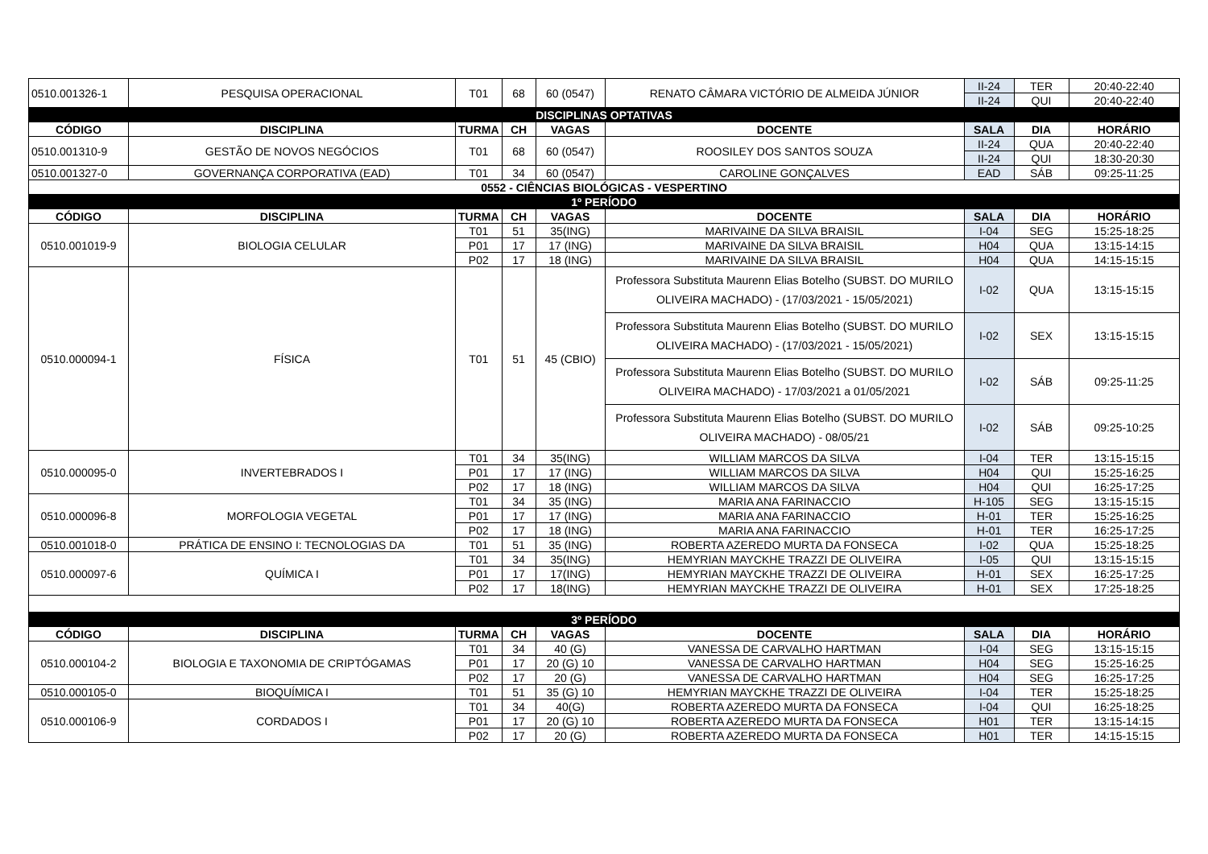| 0510.001326-1 | PESQUISA OPERACIONAL | T01 | 68 | 60 (0547) | RENATO CÂMARA VICTÓRIO DE ALMEIDA JÚNIOR | II-24 | TER | 20:40-22:40 |
| | | | | | | II-24 | QUI | 20:40-22:40 |
| DISCIPLINAS OPTATIVAS | | | | | | | | |
| CÓDIGO | DISCIPLINA | TURMA | CH | VAGAS | DOCENTE | SALA | DIA | HORÁRIO |
| 0510.001310-9 | GESTÃO DE NOVOS NEGÓCIOS | T01 | 68 | 60 (0547) | ROOSILEY DOS SANTOS SOUZA | II-24 | QUA | 20:40-22:40 |
| | | | | | | II-24 | QUI | 18:30-20:30 |
| 0510.001327-0 | GOVERNANÇA CORPORATIVA (EAD) | T01 | 34 | 60 (0547) | CAROLINE GONÇALVES | EAD | SÁB | 09:25-11:25 |
| 0552 - CIÊNCIAS BIOLÓGICAS - VESPERTINO | | | | | | | | |
| 1º PERÍODO | | | | | | | | |
| CÓDIGO | DISCIPLINA | TURMA | CH | VAGAS | DOCENTE | SALA | DIA | HORÁRIO |
| 0510.001019-9 | BIOLOGIA CELULAR | T01 | 51 | 35(ING) | MARIVAINE DA SILVA BRAISIL | I-04 | SEG | 15:25-18:25 |
| | | P01 | 17 | 17 (ING) | MARIVAINE DA SILVA BRAISIL | H04 | QUA | 13:15-14:15 |
| | | P02 | 17 | 18 (ING) | MARIVAINE DA SILVA BRAISIL | H04 | QUA | 14:15-15:15 |
| 0510.000094-1 | FÍSICA | T01 | 51 | 45 (CBIO) | Professora Substituta Maurenn Elias Botelho (SUBST. DO MURILO OLIVEIRA MACHADO) - (17/03/2021 - 15/05/2021) | I-02 | QUA | 13:15-15:15 |
| | | | | | Professora Substituta Maurenn Elias Botelho (SUBST. DO MURILO OLIVEIRA MACHADO) - (17/03/2021 - 15/05/2021) | I-02 | SEX | 13:15-15:15 |
| | | | | | Professora Substituta Maurenn Elias Botelho (SUBST. DO MURILO OLIVEIRA MACHADO) - 17/03/2021 a 01/05/2021 | I-02 | SÁB | 09:25-11:25 |
| | | | | | Professora Substituta Maurenn Elias Botelho (SUBST. DO MURILO OLIVEIRA MACHADO) - 08/05/21 | I-02 | SÁB | 09:25-10:25 |
| 0510.000095-0 | INVERTEBRADOS I | T01 | 34 | 35(ING) | WILLIAM MARCOS DA SILVA | I-04 | TER | 13:15-15:15 |
| | | P01 | 17 | 17 (ING) | WILLIAM MARCOS DA SILVA | H04 | QUI | 15:25-16:25 |
| | | P02 | 17 | 18 (ING) | WILLIAM MARCOS DA SILVA | H04 | QUI | 16:25-17:25 |
| 0510.000096-8 | MORFOLOGIA VEGETAL | T01 | 34 | 35 (ING) | MARIA ANA FARINACCIO | H-105 | SEG | 13:15-15:15 |
| | | P01 | 17 | 17 (ING) | MARIA ANA FARINACCIO | H-01 | TER | 15:25-16:25 |
| | | P02 | 17 | 18 (ING) | MARIA ANA FARINACCIO | H-01 | TER | 16:25-17:25 |
| 0510.001018-0 | PRÁTICA DE ENSINO I: TECNOLOGIAS DA | T01 | 51 | 35 (ING) | ROBERTA AZEREDO MURTA DA FONSECA | I-02 | QUA | 15:25-18:25 |
| 0510.000097-6 | QUÍMICA I | T01 | 34 | 35(ING) | HEMYRIAN MAYCKHE TRAZZI DE OLIVEIRA | I-05 | QUI | 13:15-15:15 |
| | | P01 | 17 | 17(ING) | HEMYRIAN MAYCKHE TRAZZI DE OLIVEIRA | H-01 | SEX | 16:25-17:25 |
| | | P02 | 17 | 18(ING) | HEMYRIAN MAYCKHE TRAZZI DE OLIVEIRA | H-01 | SEX | 17:25-18:25 |
| 3º PERÍODO | | | | | | | | |
| CÓDIGO | DISCIPLINA | TURMA | CH | VAGAS | DOCENTE | SALA | DIA | HORÁRIO |
| 0510.000104-2 | BIOLOGIA E TAXONOMIA DE CRIPTÓGAMAS | T01 | 34 | 40 (G) | VANESSA DE CARVALHO HARTMAN | I-04 | SEG | 13:15-15:15 |
| | | P01 | 17 | 20 (G) 10 | VANESSA DE CARVALHO HARTMAN | H04 | SEG | 15:25-16:25 |
| | | P02 | 17 | 20 (G) | VANESSA DE CARVALHO HARTMAN | H04 | SEG | 16:25-17:25 |
| 0510.000105-0 | BIOQUÍMICA I | T01 | 51 | 35 (G) 10 | HEMYRIAN MAYCKHE TRAZZI DE OLIVEIRA | I-04 | TER | 15:25-18:25 |
| 0510.000106-9 | CORDADOS I | T01 | 34 | 40(G) | ROBERTA AZEREDO MURTA DA FONSECA | I-04 | QUI | 16:25-18:25 |
| | | P01 | 17 | 20 (G) 10 | ROBERTA AZEREDO MURTA DA FONSECA | H01 | TER | 13:15-14:15 |
| | | P02 | 17 | 20 (G) | ROBERTA AZEREDO MURTA DA FONSECA | H01 | TER | 14:15-15:15 |